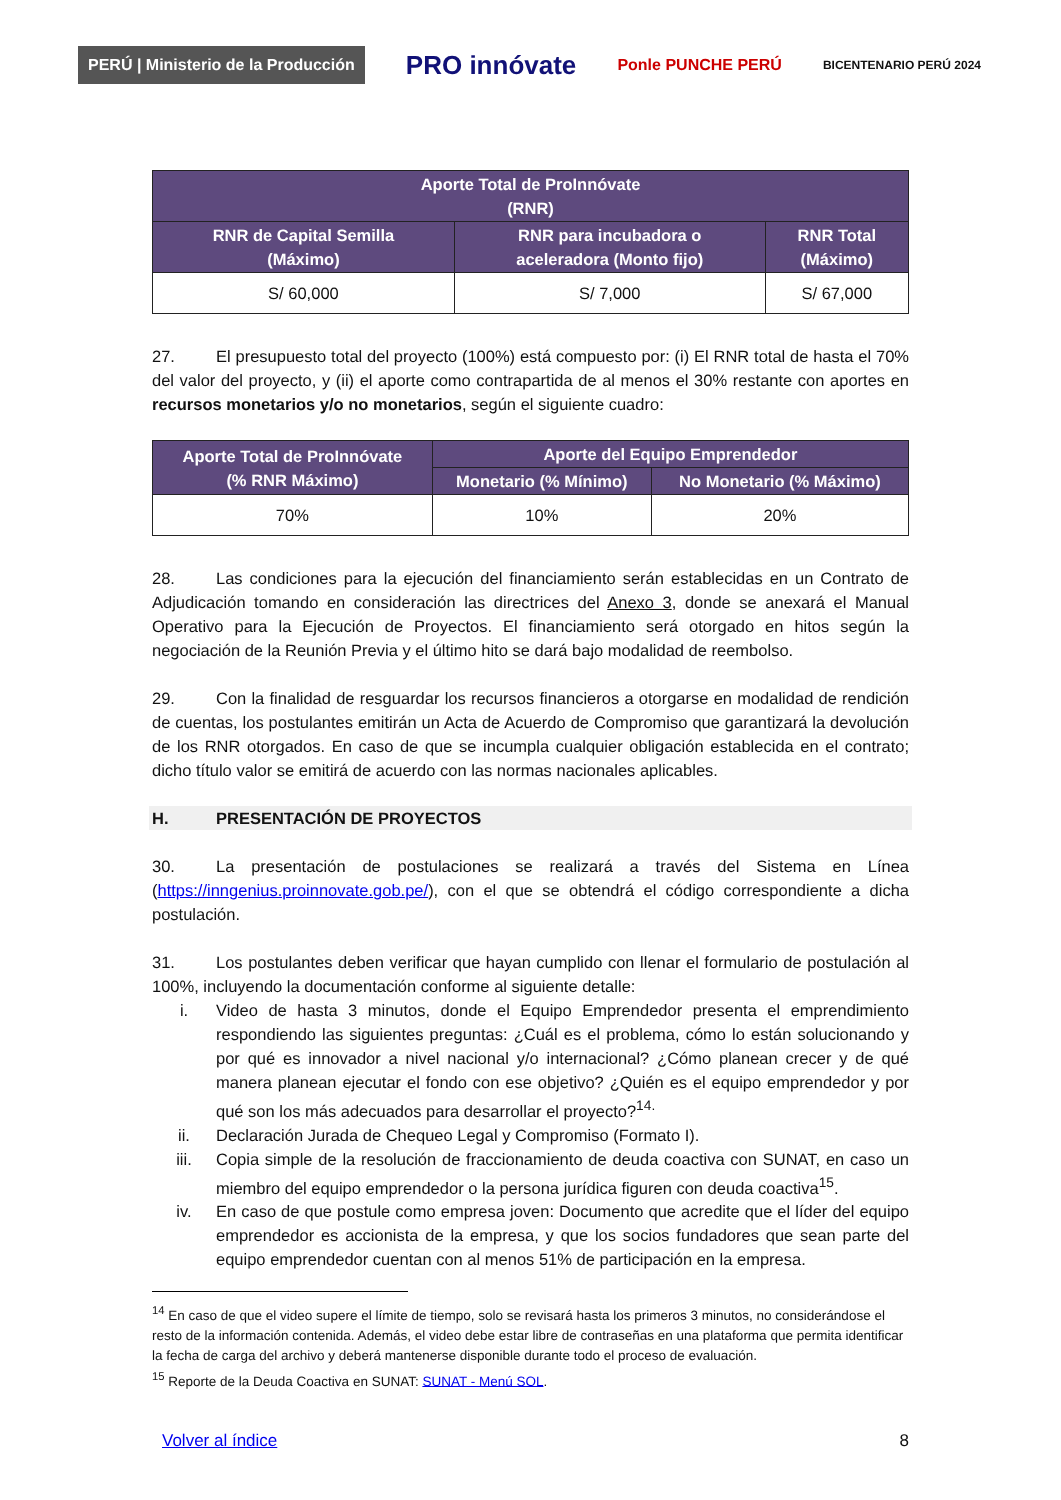PERÚ | Ministerio de la Producción PRO innóvate Ponle PUNCHE PERÚ BICENTENARIO PERÚ 2024
| Aporte Total de ProInnóvate (RNR) | | |
| --- | --- | --- |
| RNR de Capital Semilla (Máximo) | RNR para incubadora o aceleradora (Monto fijo) | RNR Total (Máximo) |
| S/ 60,000 | S/ 7,000 | S/ 67,000 |
27. El presupuesto total del proyecto (100%) está compuesto por: (i) El RNR total de hasta el 70% del valor del proyecto, y (ii) el aporte como contrapartida de al menos el 30% restante con aportes en recursos monetarios y/o no monetarios, según el siguiente cuadro:
| Aporte Total de ProInnóvate (% RNR Máximo) | Aporte del Equipo Emprendedor | |
| --- | --- | --- |
| | Monetario (% Mínimo) | No Monetario (% Máximo) |
| 70% | 10% | 20% |
28. Las condiciones para la ejecución del financiamiento serán establecidas en un Contrato de Adjudicación tomando en consideración las directrices del Anexo 3, donde se anexará el Manual Operativo para la Ejecución de Proyectos. El financiamiento será otorgado en hitos según la negociación de la Reunión Previa y el último hito se dará bajo modalidad de reembolso.
29. Con la finalidad de resguardar los recursos financieros a otorgarse en modalidad de rendición de cuentas, los postulantes emitirán un Acta de Acuerdo de Compromiso que garantizará la devolución de los RNR otorgados. En caso de que se incumpla cualquier obligación establecida en el contrato; dicho título valor se emitirá de acuerdo con las normas nacionales aplicables.
H. PRESENTACIÓN DE PROYECTOS
30. La presentación de postulaciones se realizará a través del Sistema en Línea (https://inngenius.proinnovate.gob.pe/), con el que se obtendrá el código correspondiente a dicha postulación.
31. Los postulantes deben verificar que hayan cumplido con llenar el formulario de postulación al 100%, incluyendo la documentación conforme al siguiente detalle:
i. Video de hasta 3 minutos, donde el Equipo Emprendedor presenta el emprendimiento respondiendo las siguientes preguntas: ¿Cuál es el problema, cómo lo están solucionando y por qué es innovador a nivel nacional y/o internacional? ¿Cómo planean crecer y de qué manera planean ejecutar el fondo con ese objetivo? ¿Quién es el equipo emprendedor y por qué son los más adecuados para desarrollar el proyecto?<sup>14.</sup>
ii. Declaración Jurada de Chequeo Legal y Compromiso (Formato I).
iii. Copia simple de la resolución de fraccionamiento de deuda coactiva con SUNAT, en caso un miembro del equipo emprendedor o la persona jurídica figuren con deuda coactiva<sup>15</sup>.
iv. En caso de que postule como empresa joven: Documento que acredite que el líder del equipo emprendedor es accionista de la empresa, y que los socios fundadores que sean parte del equipo emprendedor cuentan con al menos 51% de participación en la empresa.
<sup>14</sup> En caso de que el video supere el límite de tiempo, solo se revisará hasta los primeros 3 minutos, no considerándose el resto de la información contenida. Además, el video debe estar libre de contraseñas en una plataforma que permita identificar la fecha de carga del archivo y deberá mantenerse disponible durante todo el proceso de evaluación.
<sup>15</sup> Reporte de la Deuda Coactiva en SUNAT: SUNAT - Menú SOL.
Volver al índice 8